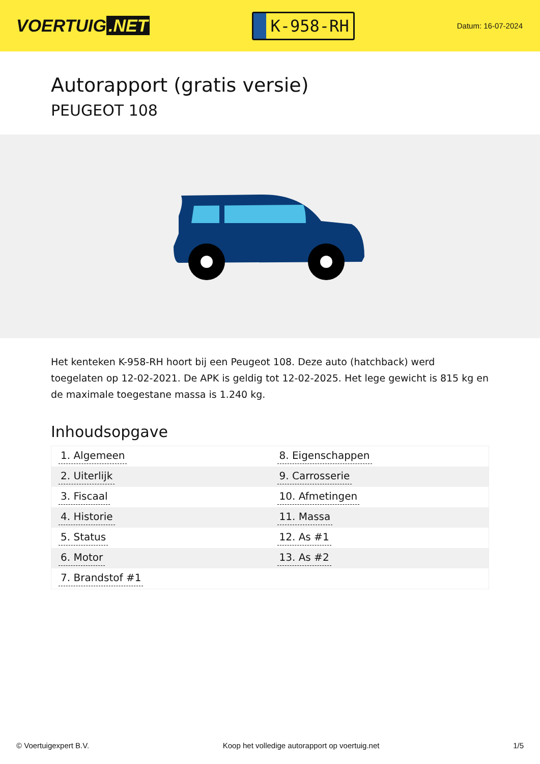VOERTUIG.NET
K-958-RH
Datum: 16-07-2024
Autorapport (gratis versie)
PEUGEOT 108
Het kenteken K-958-RH hoort bij een Peugeot 108. Deze auto (hatchback) werd toegelaten op 12-02-2021. De APK is geldig tot 12-02-2025. Het lege gewicht is 815 kg en de maximale toegestane massa is 1.240 kg.
Inhoudsopgave
| 1. Algemeen | 8. Eigenschappen |
| 2. Uiterlijk | 9. Carrosserie |
| 3. Fiscaal | 10. Afmetingen |
| 4. Historie | 11. Massa |
| 5. Status | 12. As #1 |
| 6. Motor | 13. As #2 |
| 7. Brandstof #1 | |
© Voertuigexpert B.V. Koop het volledige autorapport op voertuig.net 1/5